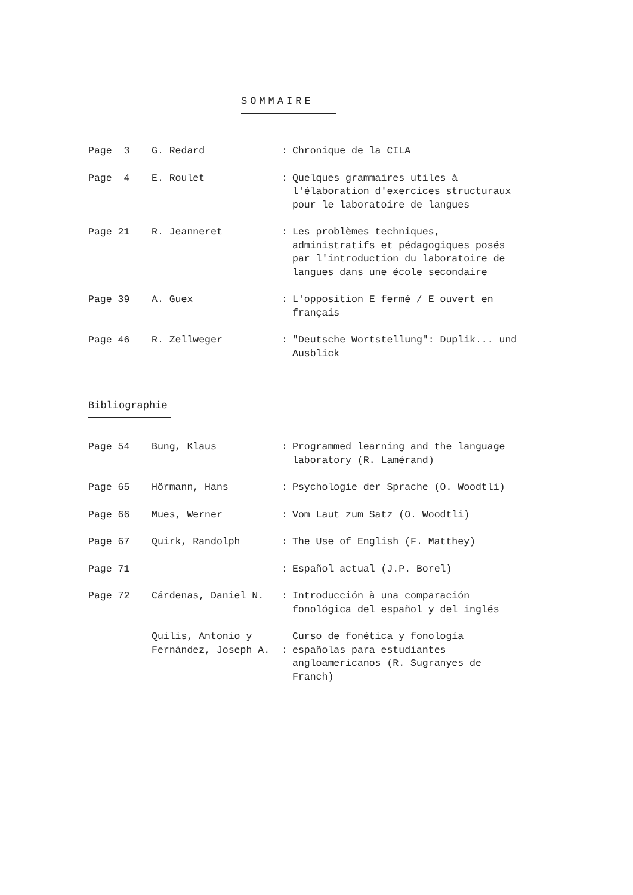SOMMAIRE
| Page 3 | G. Redard | : | Chronique de la CILA |
| Page 4 | E. Roulet | : | Quelques grammaires utiles à l'élaboration d'exercices structuraux pour le laboratoire de langues |
| Page 21 | R. Jeanneret | : | Les problèmes techniques, administratifs et pédagogiques posés par l'introduction du laboratoire de langues dans une école secondaire |
| Page 39 | A. Guex | : | L'opposition E fermé / E ouvert en français |
| Page 46 | R. Zellweger | : | "Deutsche Wortstellung": Duplik... und Ausblick |
Bibliographie
| Page 54 | Bung, Klaus | : | Programmed learning and the language laboratory (R. Lamérand) |
| Page 65 | Hörmann, Hans | : | Psychologie der Sprache (O. Woodtli) |
| Page 66 | Mues, Werner | : | Vom Laut zum Satz (O. Woodtli) |
| Page 67 | Quirk, Randolph | : | The Use of English (F. Matthey) |
| Page 71 | | : | Español actual (J.P. Borel) |
| Page 72 | Cárdenas, Daniel N. | : | Introducción à una comparación fonológica del español y del inglés |
| | Quilis, Antonio y Fernández, Joseph A. | : | Curso de fonética y fonología españolas para estudiantes angloamericanos (R. Sugranyes de Franch) |